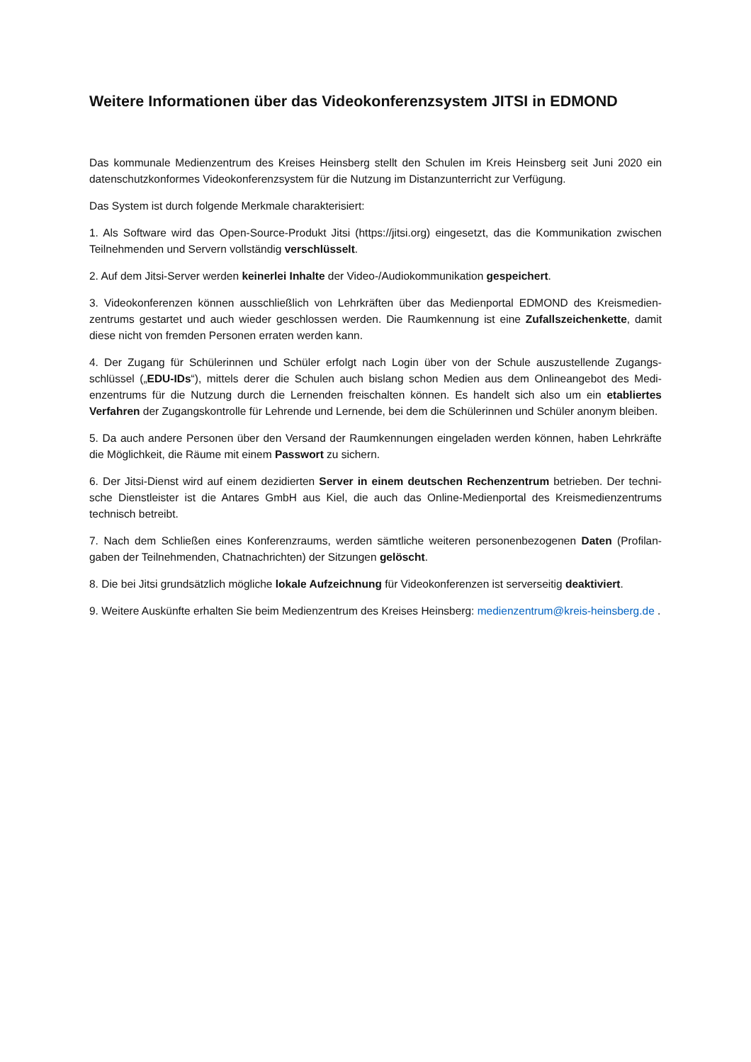Weitere Informationen über das Videokonferenzsystem JITSI in EDMOND
Das kommunale Medienzentrum des Kreises Heinsberg stellt den Schulen im Kreis Heinsberg seit Juni 2020 ein datenschutzkonformes Videokonferenzsystem für die Nutzung im Distanzunterricht zur Verfügung.
Das System ist durch folgende Merkmale charakterisiert:
1. Als Software wird das Open-Source-Produkt Jitsi (https://jitsi.org) eingesetzt, das die Kommunikation zwischen Teilnehmenden und Servern vollständig verschlüsselt.
2. Auf dem Jitsi-Server werden keinerlei Inhalte der Video-/Audiokommunikation gespeichert.
3. Videokonferenzen können ausschließlich von Lehrkräften über das Medienportal EDMOND des Kreismedien­zentrums gestartet und auch wieder geschlossen werden. Die Raumkennung ist eine Zufallszeichenkette, damit diese nicht von fremden Personen erraten werden kann.
4. Der Zugang für Schülerinnen und Schüler erfolgt nach Login über von der Schule auszustellende Zugangs­schlüssel („EDU-IDs“), mittels derer die Schulen auch bislang schon Medien aus dem Onlineangebot des Medi­enzentrums für die Nutzung durch die Lernenden freischalten können. Es handelt sich also um ein etabliertes Verfahren der Zugangskontrolle für Lehrende und Lernende, bei dem die Schülerinnen und Schüler anonym blei­ben.
5. Da auch andere Personen über den Versand der Raumkennungen eingeladen werden können, haben Lehr­kräfte die Möglichkeit, die Räume mit einem Passwort zu sichern.
6. Der Jitsi-Dienst wird auf einem dezidierten Server in einem deutschen Rechenzentrum betrieben. Der techni­sche Dienstleister ist die Antares GmbH aus Kiel, die auch das Online-Medienportal des Kreismedienzentrums technisch betreibt.
7. Nach dem Schließen eines Konferenzraums, werden sämtliche weiteren personenbezogenen Daten (Profilan­gaben der Teilnehmenden, Chatnachrichten) der Sitzungen gelöscht.
8. Die bei Jitsi grundsätzlich mögliche lokale Aufzeichnung für Videokonferenzen ist serverseitig deaktiviert.
9. Weitere Auskünfte erhalten Sie beim Medienzentrum des Kreises Heinsberg: medienzentrum@kreis-heins­berg.de .